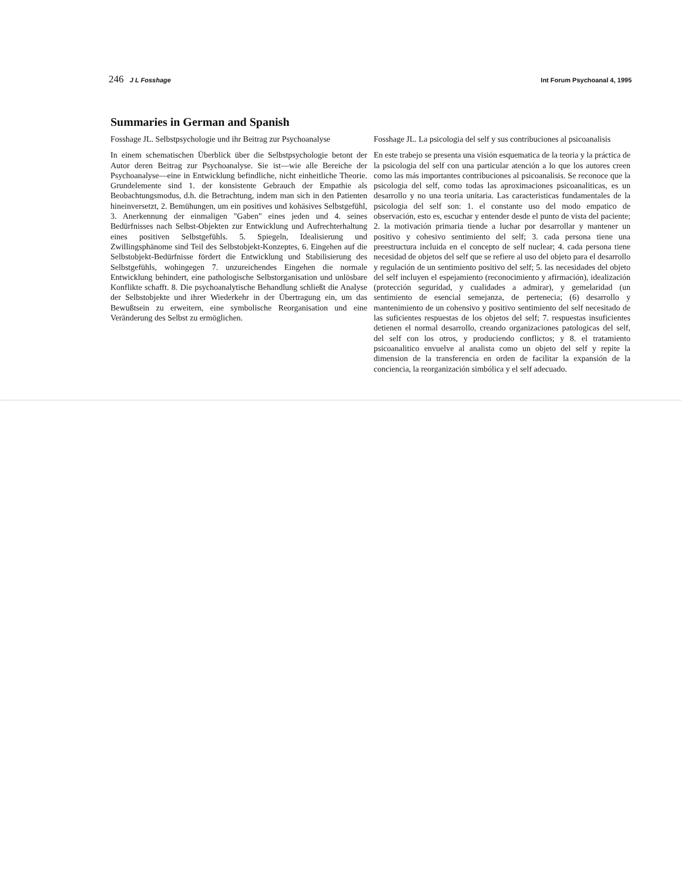246 J L Fosshage Int Forum Psychoanal 4, 1995
Summaries in German and Spanish
Fosshage JL. Selbstpsychologie und ihr Beitrag zur Psychoanalyse
In einem schematischen Überblick über die Selbstpsychologie betont der Autor deren Beitrag zur Psychoanalyse. Sie ist—wie alle Bereiche der Psychoanalyse—eine in Entwicklung befindliche, nicht einheitliche Theorie. Grundelemente sind 1. der konsistente Gebrauch der Empathie als Beobachtungsmodus, d.h. die Betrachtung, indem man sich in den Patienten hineinversetzt, 2. Bemühungen, um ein positives und kohäsives Selbstgefühl, 3. Anerkennung der einmaligen "Gaben" eines jeden und 4. seines Bedürfnisses nach Selbst-Objekten zur Entwicklung und Aufrechterhaltung eines positiven Selbstgefühls. 5. Spiegeln, Idealisierung und Zwillingsphänome sind Teil des Selbstobjekt-Konzeptes, 6. Eingehen auf die Selbstobjekt-Bedürfnisse fördert die Entwicklung und Stabilisierung des Selbstgefühls, wohingegen 7. unzureichendes Eingehen die normale Entwicklung behindert, eine pathologische Selbstorganisation und unlösbare Konflikte schafft. 8. Die psychoanalytische Behandlung schließt die Analyse der Selbstobjekte und ihrer Wiederkehr in der Übertragung ein, um das Bewußtsein zu erweitern, eine symbolische Reorganisation und eine Veränderung des Selbst zu ermöglichen.
Fosshage JL. La psicologia del self y sus contribuciones al psicoanalisis
En este trabejo se presenta una visión esquematica de la teoria y la práctica de la psicologia del self con una particular atención a lo que los autores creen como las más importantes contribuciones al psicoanalisis. Se reconoce que la psicologia del self, como todas las aproximaciones psicoanaliticas, es un desarrollo y no una teoria unitaria. Las caracteristicas fundamentales de la psicologia del self son: 1. el constante uso del modo empatico de observación, esto es, escuchar y entender desde el punto de vista del paciente; 2. la motivación primaria tiende a luchar por desarrollar y mantener un positivo y cohesivo sentimiento del self; 3. cada persona tiene una preestructura incluida en el concepto de self nuclear; 4. cada persona tiene necesidad de objetos del self que se refiere al uso del objeto para el desarrollo y regulación de un sentimiento positivo del self; 5. las necesidades del objeto del self incluyen el espejamiento (reconocimiento y afirmación), idealización (protección seguridad, y cualidades a admirar), y gemelaridad (un sentimiento de esencial semejanza, de pertenecia; (6) desarrollo y mantenimiento de un cohensivo y positivo sentimiento del self necesitado de las suficientes respuestas de los objetos del self; 7. respuestas insuficientes detienen el normal desarrollo, creando organizaciones patologicas del self, del self con los otros, y produciendo conflictos; y 8. el tratamiento psicoanalitico envuelve al analista como un objeto del self y repite la dimension de la transferencia en orden de facilitar la expansión de la conciencia, la reorganización simbólica y el self adecuado.